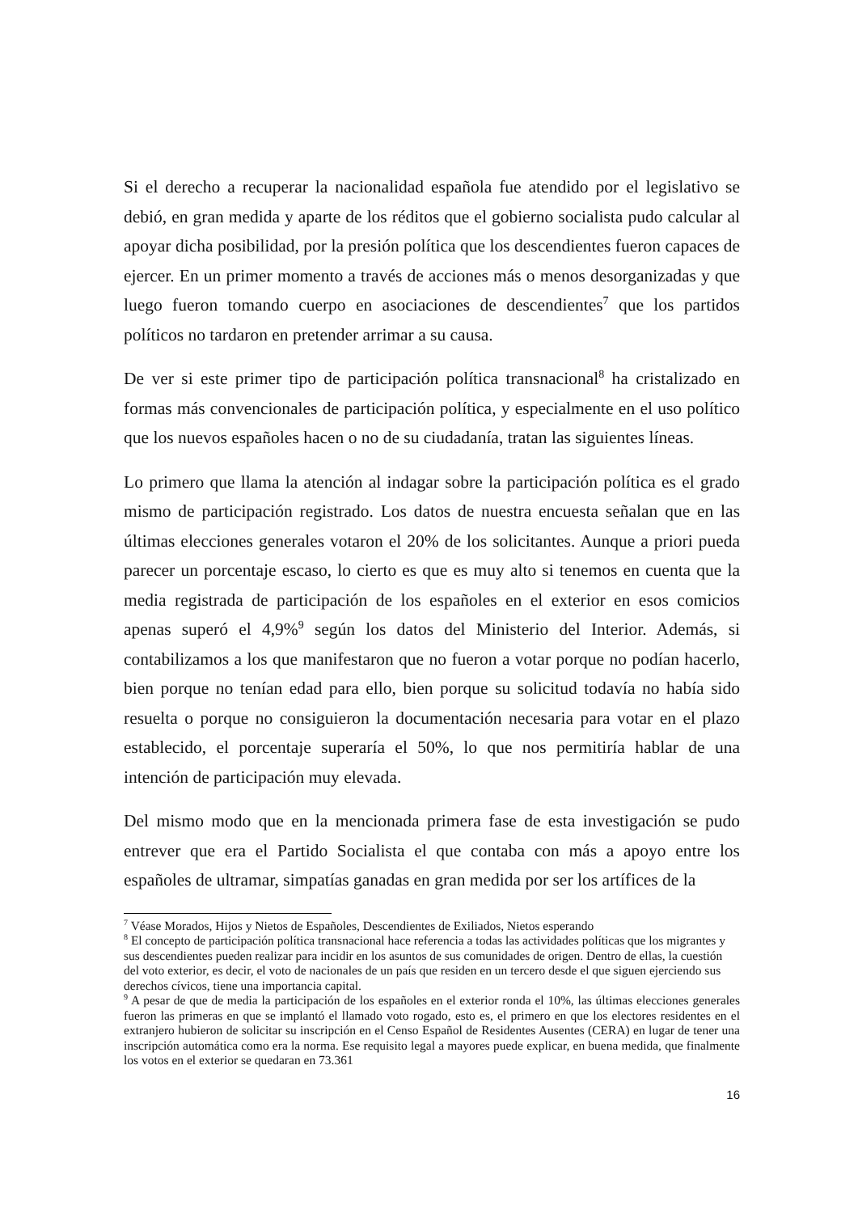Si el derecho a recuperar la nacionalidad española fue atendido por el legislativo se debió, en gran medida y aparte de los réditos que el gobierno socialista pudo calcular al apoyar dicha posibilidad, por la presión política que los descendientes fueron capaces de ejercer. En un primer momento a través de acciones más o menos desorganizadas y que luego fueron tomando cuerpo en asociaciones de descendientes<sup>7</sup> que los partidos políticos no tardaron en pretender arrimar a su causa.
De ver si este primer tipo de participación política transnacional<sup>8</sup> ha cristalizado en formas más convencionales de participación política, y especialmente en el uso político que los nuevos españoles hacen o no de su ciudadanía, tratan las siguientes líneas.
Lo primero que llama la atención al indagar sobre la participación política es el grado mismo de participación registrado. Los datos de nuestra encuesta señalan que en las últimas elecciones generales votaron el 20% de los solicitantes. Aunque a priori pueda parecer un porcentaje escaso, lo cierto es que es muy alto si tenemos en cuenta que la media registrada de participación de los españoles en el exterior en esos comicios apenas superó el 4,9%<sup>9</sup> según los datos del Ministerio del Interior. Además, si contabilizamos a los que manifestaron que no fueron a votar porque no podían hacerlo, bien porque no tenían edad para ello, bien porque su solicitud todavía no había sido resuelta o porque no consiguieron la documentación necesaria para votar en el plazo establecido, el porcentaje superaría el 50%, lo que nos permitiría hablar de una intención de participación muy elevada.
Del mismo modo que en la mencionada primera fase de esta investigación se pudo entrever que era el Partido Socialista el que contaba con más a apoyo entre los españoles de ultramar, simpatías ganadas en gran medida por ser los artífices de la
<sup>7</sup> Véase Morados, Hijos y Nietos de Españoles, Descendientes de Exiliados, Nietos esperando
<sup>8</sup> El concepto de participación política transnacional hace referencia a todas las actividades políticas que los migrantes y sus descendientes pueden realizar para incidir en los asuntos de sus comunidades de origen. Dentro de ellas, la cuestión del voto exterior, es decir, el voto de nacionales de un país que residen en un tercero desde el que siguen ejerciendo sus derechos cívicos, tiene una importancia capital.
<sup>9</sup> A pesar de que de media la participación de los españoles en el exterior ronda el 10%, las últimas elecciones generales fueron las primeras en que se implantó el llamado voto rogado, esto es, el primero en que los electores residentes en el extranjero hubieron de solicitar su inscripción en el Censo Español de Residentes Ausentes (CERA) en lugar de tener una inscripción automática como era la norma. Ese requisito legal a mayores puede explicar, en buena medida, que finalmente los votos en el exterior se quedaran en 73.361
16